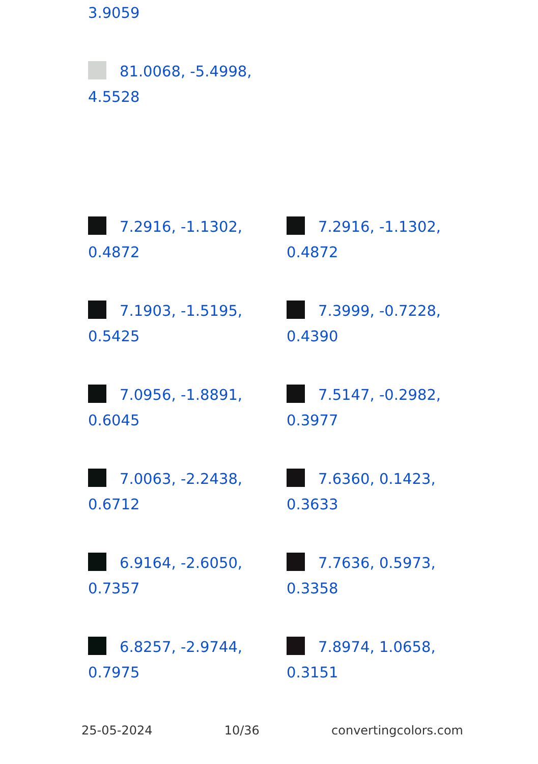3.9059
81.0068, -5.4998,
4.5528
7.2916, -1.1302,
0.4872
7.2916, -1.1302,
0.4872
7.1903, -1.5195,
0.5425
7.3999, -0.7228,
0.4390
7.0956, -1.8891,
0.6045
7.5147, -0.2982,
0.3977
7.0063, -2.2438,
0.6712
7.6360, 0.1423,
0.3633
6.9164, -2.6050,
0.7357
7.7636, 0.5973,
0.3358
6.8257, -2.9744,
0.7975
7.8974, 1.0658,
0.3151
25-05-2024 10/36 convertingcolors.com